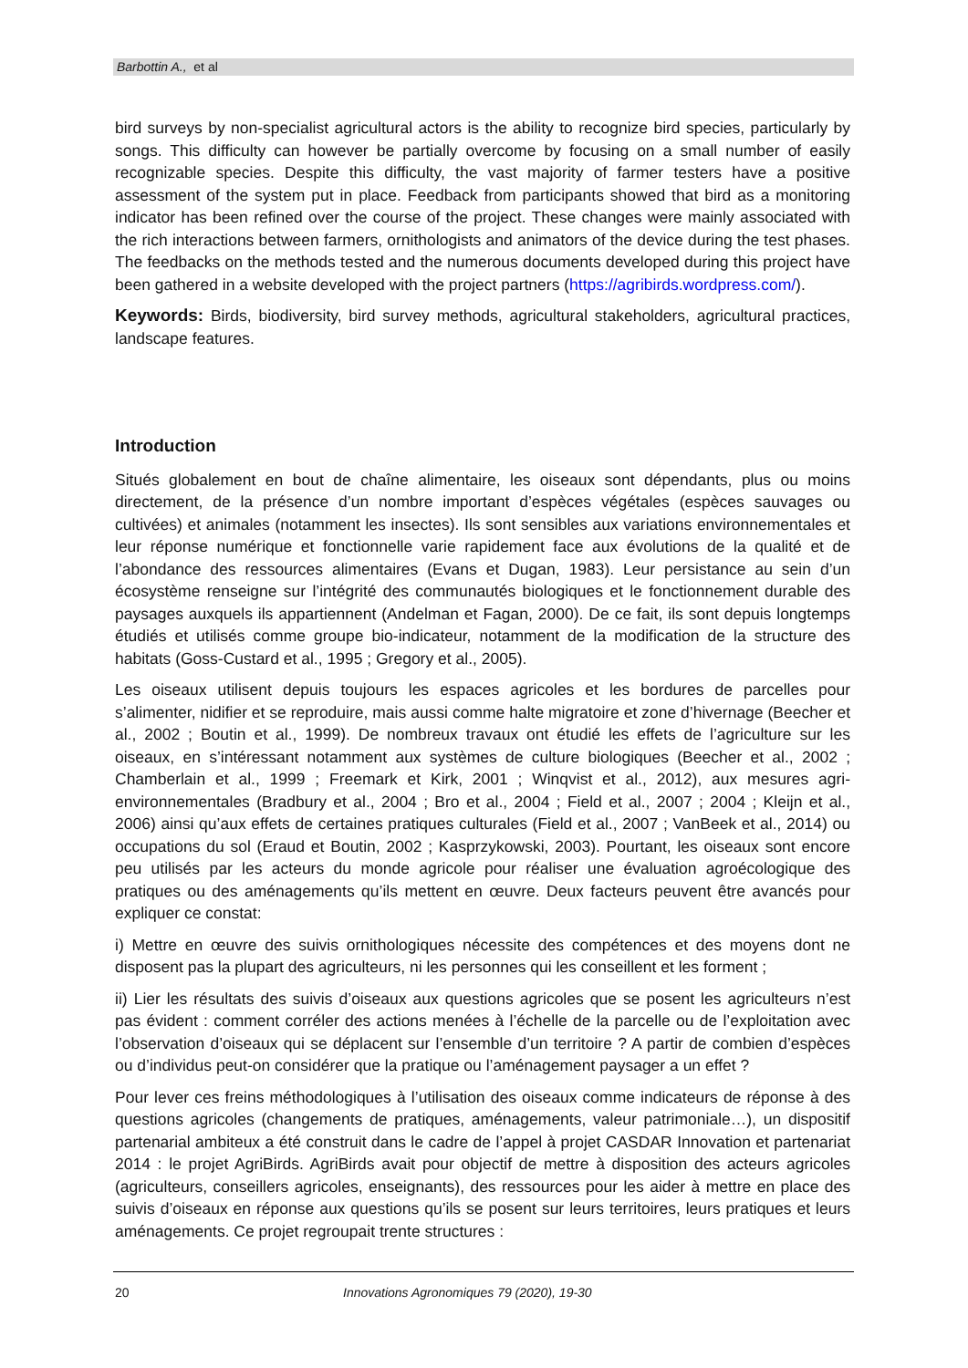Barbottin A., et al
bird surveys by non-specialist agricultural actors is the ability to recognize bird species, particularly by songs. This difficulty can however be partially overcome by focusing on a small number of easily recognizable species. Despite this difficulty, the vast majority of farmer testers have a positive assessment of the system put in place. Feedback from participants showed that bird as a monitoring indicator has been refined over the course of the project. These changes were mainly associated with the rich interactions between farmers, ornithologists and animators of the device during the test phases. The feedbacks on the methods tested and the numerous documents developed during this project have been gathered in a website developed with the project partners (https://agribirds.wordpress.com/).
Keywords: Birds, biodiversity, bird survey methods, agricultural stakeholders, agricultural practices, landscape features.
Introduction
Situés globalement en bout de chaîne alimentaire, les oiseaux sont dépendants, plus ou moins directement, de la présence d’un nombre important d’espèces végétales (espèces sauvages ou cultivées) et animales (notamment les insectes). Ils sont sensibles aux variations environnementales et leur réponse numérique et fonctionnelle varie rapidement face aux évolutions de la qualité et de l’abondance des ressources alimentaires (Evans et Dugan, 1983). Leur persistance au sein d’un écosystème renseigne sur l’intégrité des communautés biologiques et le fonctionnement durable des paysages auxquels ils appartiennent (Andelman et Fagan, 2000). De ce fait, ils sont depuis longtemps étudiés et utilisés comme groupe bio-indicateur, notamment de la modification de la structure des habitats (Goss-Custard et al., 1995 ; Gregory et al., 2005).
Les oiseaux utilisent depuis toujours les espaces agricoles et les bordures de parcelles pour s’alimenter, nidifier et se reproduire, mais aussi comme halte migratoire et zone d’hivernage (Beecher et al., 2002 ; Boutin et al., 1999). De nombreux travaux ont étudié les effets de l’agriculture sur les oiseaux, en s’intéressant notamment aux systèmes de culture biologiques (Beecher et al., 2002 ; Chamberlain et al., 1999 ; Freemark et Kirk, 2001 ; Winqvist et al., 2012), aux mesures agri-environnementales (Bradbury et al., 2004 ; Bro et al., 2004 ; Field et al., 2007 ; 2004 ; Kleijn et al., 2006) ainsi qu’aux effets de certaines pratiques culturales (Field et al., 2007 ; VanBeek et al., 2014) ou occupations du sol (Eraud et Boutin, 2002 ; Kasprzykowski, 2003). Pourtant, les oiseaux sont encore peu utilisés par les acteurs du monde agricole pour réaliser une évaluation agroécologique des pratiques ou des aménagements qu’ils mettent en œuvre. Deux facteurs peuvent être avancés pour expliquer ce constat:
i) Mettre en œuvre des suivis ornithologiques nécessite des compétences et des moyens dont ne disposent pas la plupart des agriculteurs, ni les personnes qui les conseillent et les forment ;
ii) Lier les résultats des suivis d’oiseaux aux questions agricoles que se posent les agriculteurs n’est pas évident : comment corréler des actions menées à l’échelle de la parcelle ou de l’exploitation avec l’observation d’oiseaux qui se déplacent sur l’ensemble d’un territoire ? A partir de combien d’espèces ou d’individus peut-on considérer que la pratique ou l’aménagement paysager a un effet ?
Pour lever ces freins méthodologiques à l’utilisation des oiseaux comme indicateurs de réponse à des questions agricoles (changements de pratiques, aménagements, valeur patrimoniale…), un dispositif partenarial ambiteux a été construit dans le cadre de l’appel à projet CASDAR Innovation et partenariat 2014 : le projet AgriBirds. AgriBirds avait pour objectif de mettre à disposition des acteurs agricoles (agriculteurs, conseillers agricoles, enseignants), des ressources pour les aider à mettre en place des suivis d’oiseaux en réponse aux questions qu’ils se posent sur leurs territoires, leurs pratiques et leurs aménagements. Ce projet regroupait trente structures :
20 Innovations Agronomiques 79 (2020), 19-30